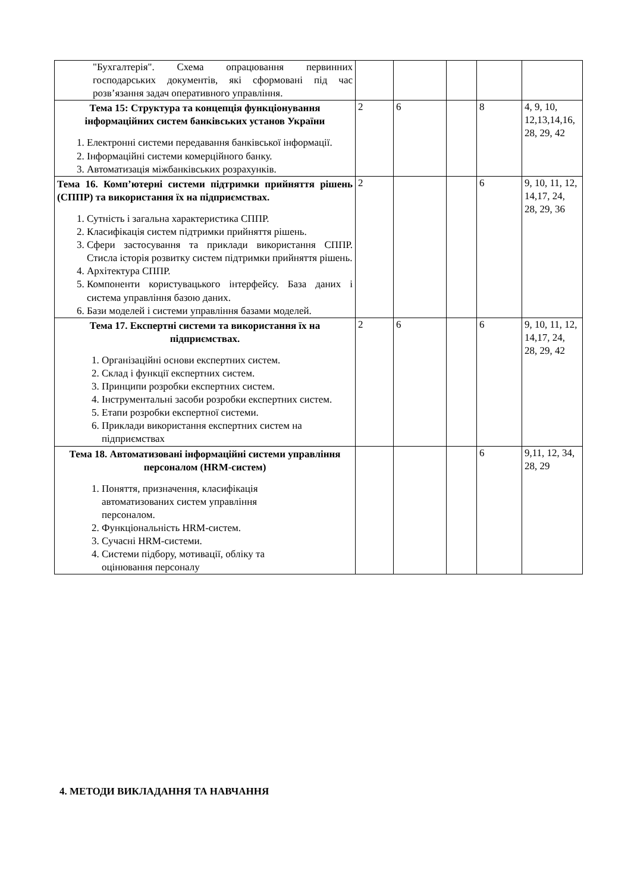| "Бухгалтерія". Схема опрацювання первинних господарських документів, які сформовані під час розв’язання задач оперативного управління. | | | | | |
| Тема 15: Структура та концепція функціонування інформаційних систем банківських установ України 1. Електронні системи передавання банківської інформації. 2. Інформаційні системи комерційного банку. 3. Автоматизація міжбанківських розрахунків. | 2 | 6 | | 8 | 4, 9, 10, 12,13,14,16, 28, 29, 42 |
| Тема 16. Комп’ютерні системи підтримки прийняття рішень (СППР) та використання їх на підприємствах. 1. Сутність і загальна характеристика СППР. 2. Класифікація систем підтримки прийняття рішень. 3. Сфери застосування та приклади використання СППР. Стисла історія розвитку систем підтримки прийняття рішень. 4. Архітектура СППР. 5. Компоненти користувацького інтерфейсу. База даних і система управління базою даних. 6. Бази моделей і системи управління базами моделей. | 2 | | | 6 | 9, 10, 11, 12, 14,17, 24, 28, 29, 36 |
| Тема 17. Експертні системи та використання їх на підприємствах. 1. Організаційні основи експертних систем. 2. Склад і функції експертних систем. 3. Принципи розробки експертних систем. 4. Інструментальні засоби розробки експертних систем. 5. Етапи розробки експертної системи. 6. Приклади використання експертних систем на підприємствах | 2 | 6 | | 6 | 9, 10, 11, 12, 14,17, 24, 28, 29, 42 |
| Тема 18. Автоматизовані інформаційні системи управління персоналом (HRM-систем) 1. Поняття, призначення, класифікація автоматизованих систем управління персоналом. 2. Функціональність HRM-систем. 3. Сучасні HRM-системи. 4. Системи підбору, мотивації, обліку та оцінювання персоналу | | | | 6 | 9,11, 12, 34, 28, 29 |
4. МЕТОДИ ВИКЛАДАННЯ ТА НАВЧАННЯ